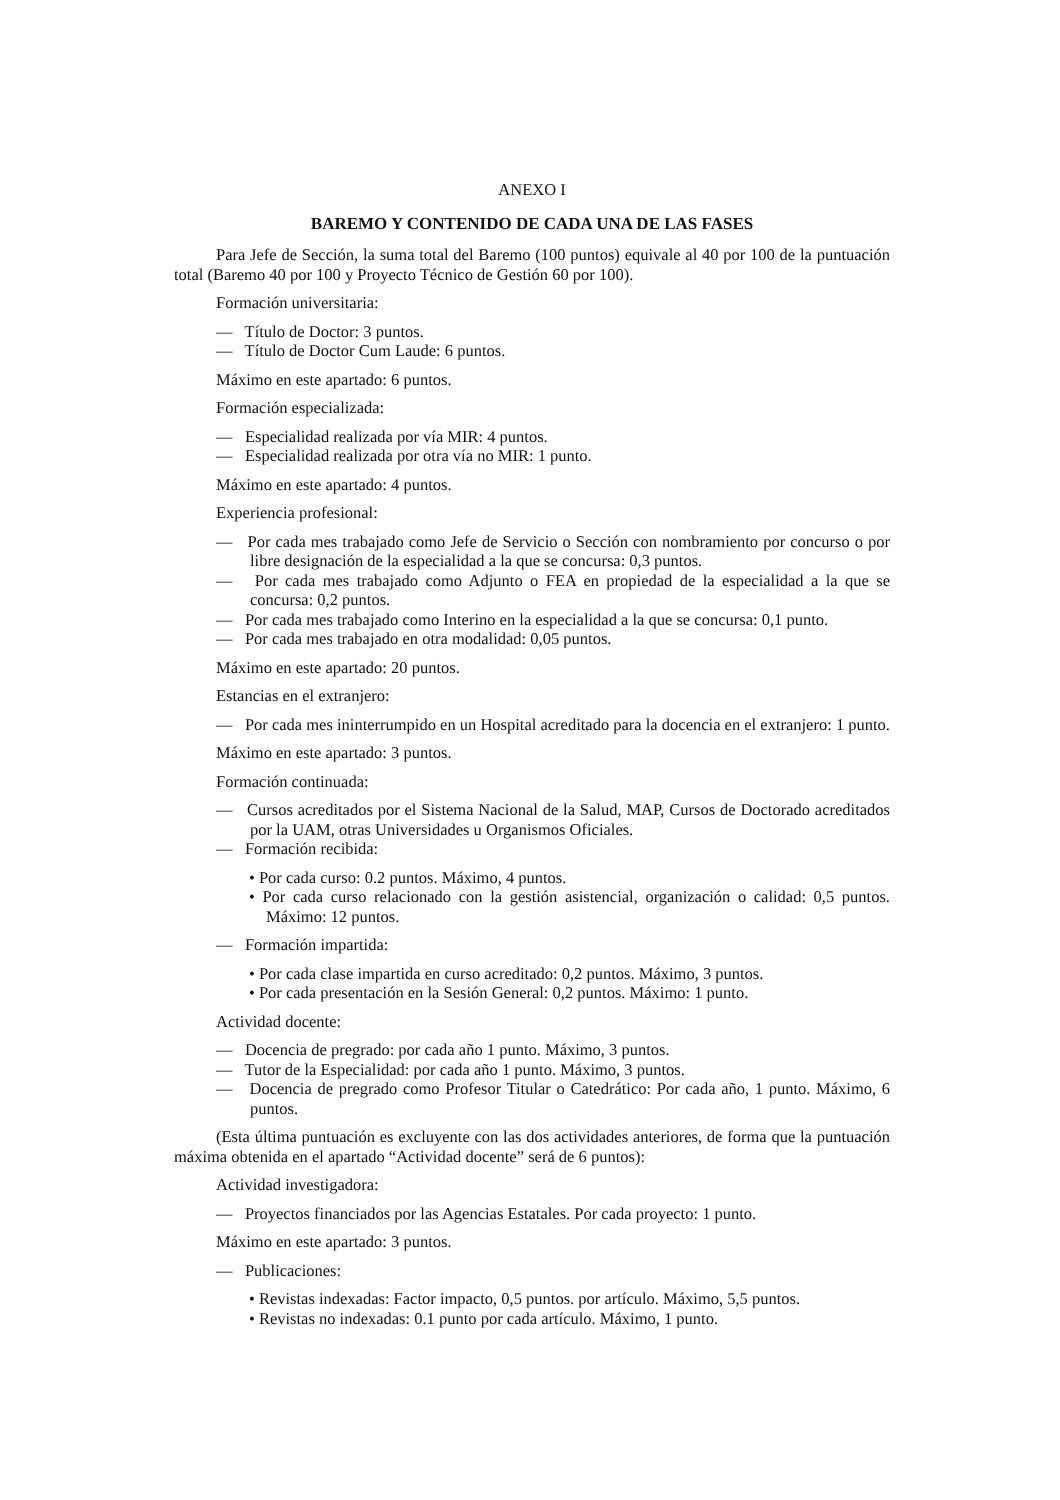ANEXO I
BAREMO Y CONTENIDO DE CADA UNA DE LAS FASES
Para Jefe de Sección, la suma total del Baremo (100 puntos) equivale al 40 por 100 de la puntuación total (Baremo 40 por 100 y Proyecto Técnico de Gestión 60 por 100).
Formación universitaria:
— Título de Doctor: 3 puntos.
— Título de Doctor Cum Laude: 6 puntos.
Máximo en este apartado: 6 puntos.
Formación especializada:
— Especialidad realizada por vía MIR: 4 puntos.
— Especialidad realizada por otra vía no MIR: 1 punto.
Máximo en este apartado: 4 puntos.
Experiencia profesional:
— Por cada mes trabajado como Jefe de Servicio o Sección con nombramiento por concurso o por libre designación de la especialidad a la que se concursa: 0,3 puntos.
— Por cada mes trabajado como Adjunto o FEA en propiedad de la especialidad a la que se concursa: 0,2 puntos.
— Por cada mes trabajado como Interino en la especialidad a la que se concursa: 0,1 punto.
— Por cada mes trabajado en otra modalidad: 0,05 puntos.
Máximo en este apartado: 20 puntos.
Estancias en el extranjero:
— Por cada mes ininterrumpido en un Hospital acreditado para la docencia en el extranjero: 1 punto.
Máximo en este apartado: 3 puntos.
Formación continuada:
— Cursos acreditados por el Sistema Nacional de la Salud, MAP, Cursos de Doctorado acreditados por la UAM, otras Universidades u Organismos Oficiales.
— Formación recibida:
• Por cada curso: 0.2 puntos. Máximo, 4 puntos.
• Por cada curso relacionado con la gestión asistencial, organización o calidad: 0,5 puntos. Máximo: 12 puntos.
— Formación impartida:
• Por cada clase impartida en curso acreditado: 0,2 puntos. Máximo, 3 puntos.
• Por cada presentación en la Sesión General: 0,2 puntos. Máximo: 1 punto.
Actividad docente:
— Docencia de pregrado: por cada año 1 punto. Máximo, 3 puntos.
— Tutor de la Especialidad: por cada año 1 punto. Máximo, 3 puntos.
— Docencia de pregrado como Profesor Titular o Catedrático: Por cada año, 1 punto. Máximo, 6 puntos.
(Esta última puntuación es excluyente con las dos actividades anteriores, de forma que la puntuación máxima obtenida en el apartado “Actividad docente” será de 6 puntos):
Actividad investigadora:
— Proyectos financiados por las Agencias Estatales. Por cada proyecto: 1 punto.
Máximo en este apartado: 3 puntos.
— Publicaciones:
• Revistas indexadas: Factor impacto, 0,5 puntos. por artículo. Máximo, 5,5 puntos.
• Revistas no indexadas: 0.1 punto por cada artículo. Máximo, 1 punto.